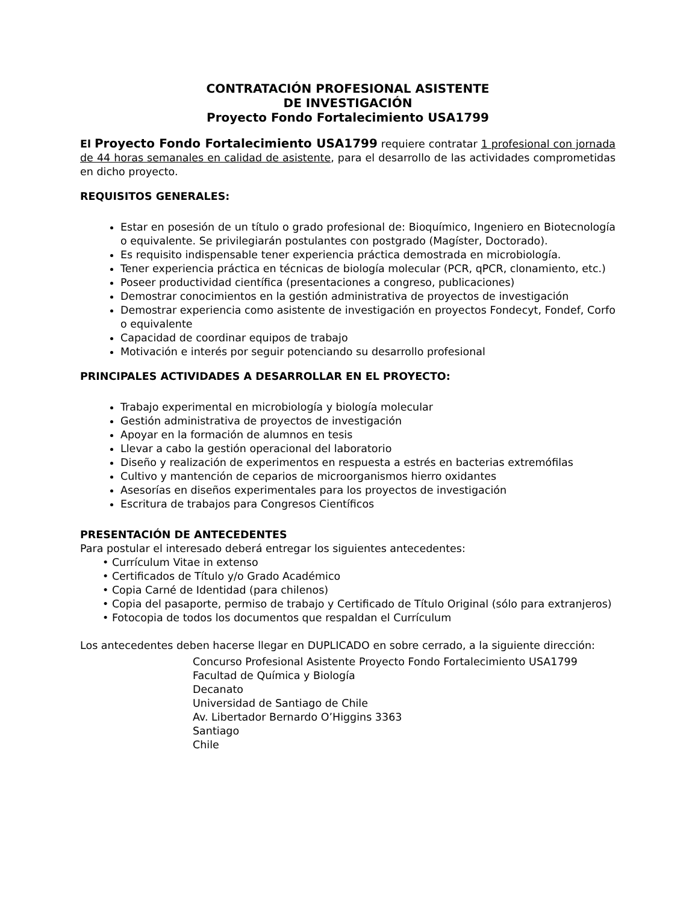CONTRATACIÓN PROFESIONAL ASISTENTE
DE INVESTIGACIÓN
Proyecto Fondo Fortalecimiento USA1799
El Proyecto Fondo Fortalecimiento USA1799 requiere contratar 1 profesional con jornada de 44 horas semanales en calidad de asistente, para el desarrollo de las actividades comprometidas en dicho proyecto.
REQUISITOS GENERALES:
Estar en posesión de un título o grado profesional de: Bioquímico, Ingeniero en Biotecnología o equivalente. Se privilegiarán postulantes con postgrado (Magíster, Doctorado).
Es requisito indispensable tener experiencia práctica demostrada en microbiología.
Tener experiencia práctica en técnicas de biología molecular (PCR, qPCR, clonamiento, etc.)
Poseer productividad científica (presentaciones a congreso, publicaciones)
Demostrar conocimientos en la gestión administrativa de proyectos de investigación
Demostrar experiencia como asistente de investigación en proyectos Fondecyt, Fondef, Corfo o equivalente
Capacidad de coordinar equipos de trabajo
Motivación e interés por seguir potenciando su desarrollo profesional
PRINCIPALES ACTIVIDADES A DESARROLLAR EN EL PROYECTO:
Trabajo experimental en microbiología y biología molecular
Gestión administrativa de proyectos de investigación
Apoyar en la formación de alumnos en tesis
Llevar a cabo la gestión operacional del laboratorio
Diseño y realización de experimentos en respuesta a estrés en bacterias extremófilas
Cultivo y mantención de ceparios de microorganismos hierro oxidantes
Asesorías en diseños experimentales para los proyectos de investigación
Escritura de trabajos para Congresos Científicos
PRESENTACIÓN DE ANTECEDENTES
Para postular el interesado deberá entregar los siguientes antecedentes:
• Currículum Vitae in extenso
• Certificados de Título y/o Grado Académico
• Copia Carné de Identidad (para chilenos)
• Copia del pasaporte, permiso de trabajo y Certificado de Título Original (sólo para extranjeros)
• Fotocopia de todos los documentos que respaldan el Currículum
Los antecedentes deben hacerse llegar en DUPLICADO en sobre cerrado, a la siguiente dirección:
Concurso Profesional Asistente Proyecto Fondo Fortalecimiento USA1799
Facultad de Química y Biología
Decanato
Universidad de Santiago de Chile
Av. Libertador Bernardo O’Higgins 3363
Santiago
Chile